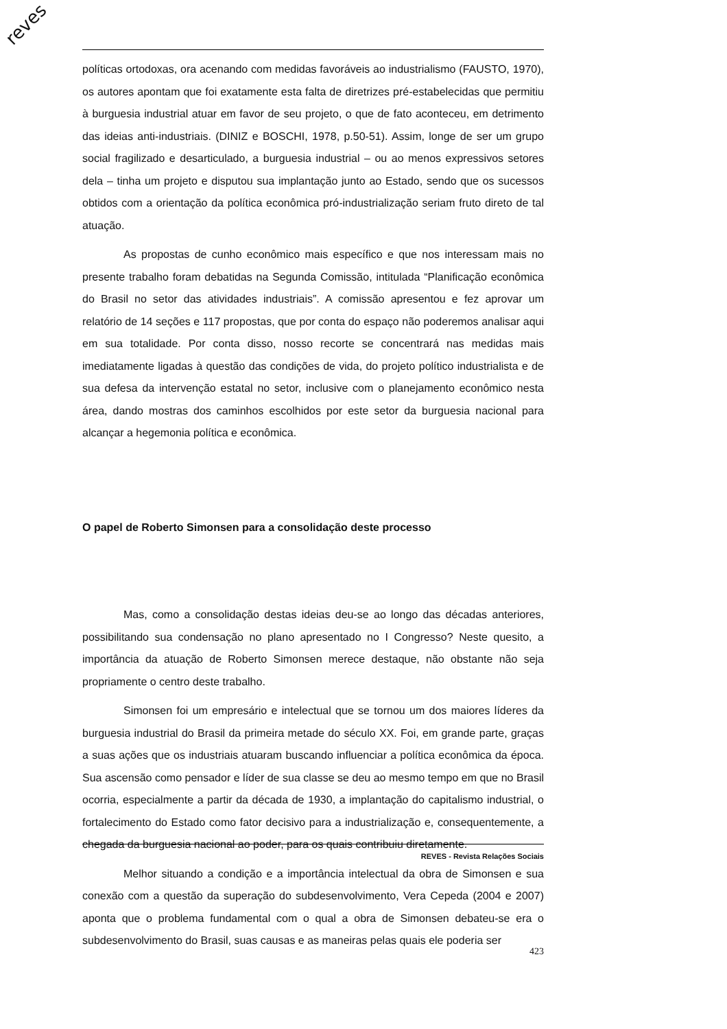reves
políticas ortodoxas, ora acenando com medidas favoráveis ao industrialismo (FAUSTO, 1970), os autores apontam que foi exatamente esta falta de diretrizes pré-estabelecidas que permitiu à burguesia industrial atuar em favor de seu projeto, o que de fato aconteceu, em detrimento das ideias anti-industriais. (DINIZ e BOSCHI, 1978, p.50-51). Assim, longe de ser um grupo social fragilizado e desarticulado, a burguesia industrial – ou ao menos expressivos setores dela – tinha um projeto e disputou sua implantação junto ao Estado, sendo que os sucessos obtidos com a orientação da política econômica pró-industrialização seriam fruto direto de tal atuação.
As propostas de cunho econômico mais específico e que nos interessam mais no presente trabalho foram debatidas na Segunda Comissão, intitulada “Planificação econômica do Brasil no setor das atividades industriais”. A comissão apresentou e fez aprovar um relatório de 14 seções e 117 propostas, que por conta do espaço não poderemos analisar aqui em sua totalidade. Por conta disso, nosso recorte se concentrará nas medidas mais imediatamente ligadas à questão das condições de vida, do projeto político industrialista e de sua defesa da intervenção estatal no setor, inclusive com o planejamento econômico nesta área, dando mostras dos caminhos escolhidos por este setor da burguesia nacional para alcançar a hegemonia política e econômica.
O papel de Roberto Simonsen para a consolidação deste processo
Mas, como a consolidação destas ideias deu-se ao longo das décadas anteriores, possibilitando sua condensação no plano apresentado no I Congresso? Neste quesito, a importância da atuação de Roberto Simonsen merece destaque, não obstante não seja propriamente o centro deste trabalho.
Simonsen foi um empresário e intelectual que se tornou um dos maiores líderes da burguesia industrial do Brasil da primeira metade do século XX. Foi, em grande parte, graças a suas ações que os industriais atuaram buscando influenciar a política econômica da época. Sua ascensão como pensador e líder de sua classe se deu ao mesmo tempo em que no Brasil ocorria, especialmente a partir da década de 1930, a implantação do capitalismo industrial, o fortalecimento do Estado como fator decisivo para a industrialização e, consequentemente, a chegada da burguesia nacional ao poder, para os quais contribuiu diretamente.
Melhor situando a condição e a importância intelectual da obra de Simonsen e sua conexão com a questão da superação do subdesenvolvimento, Vera Cepeda (2004 e 2007) aponta que o problema fundamental com o qual a obra de Simonsen debateu-se era o subdesenvolvimento do Brasil, suas causas e as maneiras pelas quais ele poderia ser
423
REVES - Revista Relações Sociais